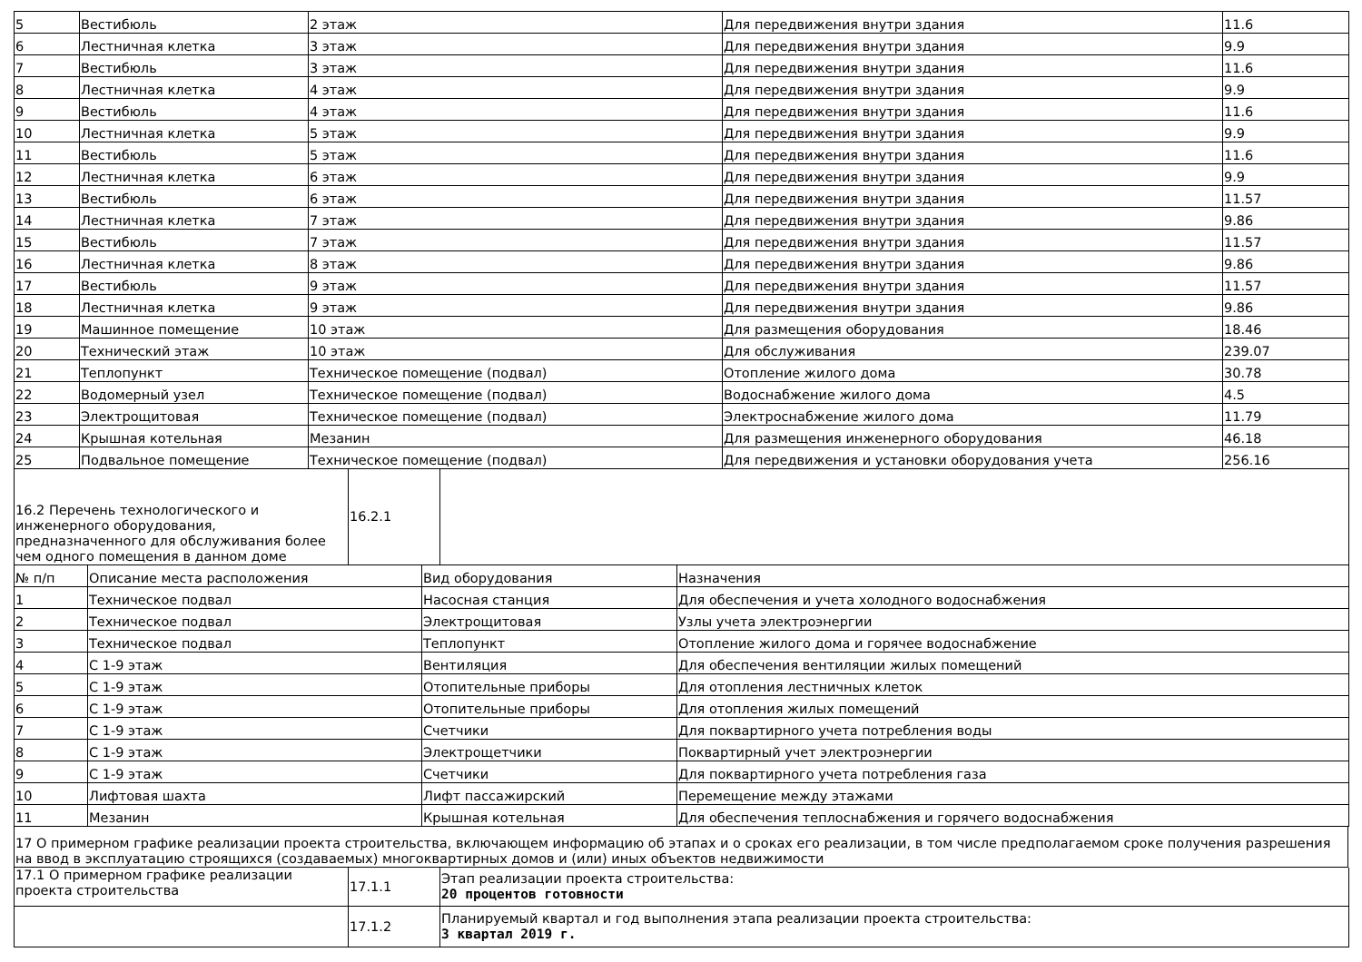| 5 | Вестибюль | 2 этаж | Для передвижения внутри здания | 11.6 |
| 6 | Лестничная клетка | 3 этаж | Для передвижения внутри здания | 9.9 |
| 7 | Вестибюль | 3 этаж | Для передвижения внутри здания | 11.6 |
| 8 | Лестничная клетка | 4 этаж | Для передвижения внутри здания | 9.9 |
| 9 | Вестибюль | 4 этаж | Для передвижения внутри здания | 11.6 |
| 10 | Лестничная клетка | 5 этаж | Для передвижения внутри здания | 9.9 |
| 11 | Вестибюль | 5 этаж | Для передвижения внутри здания | 11.6 |
| 12 | Лестничная клетка | 6 этаж | Для передвижения внутри здания | 9.9 |
| 13 | Вестибюль | 6 этаж | Для передвижения внутри здания | 11.57 |
| 14 | Лестничная клетка | 7 этаж | Для передвижения внутри здания | 9.86 |
| 15 | Вестибюль | 7 этаж | Для передвижения внутри здания | 11.57 |
| 16 | Лестничная клетка | 8 этаж | Для передвижения внутри здания | 9.86 |
| 17 | Вестибюль | 9 этаж | Для передвижения внутри здания | 11.57 |
| 18 | Лестничная клетка | 9 этаж | Для передвижения внутри здания | 9.86 |
| 19 | Машинное помещение | 10 этаж | Для размещения оборудования | 18.46 |
| 20 | Технический этаж | 10 этаж | Для обслуживания | 239.07 |
| 21 | Теплопункт | Техническое помещение (подвал) | Отопление жилого дома | 30.78 |
| 22 | Водомерный узел | Техническое помещение (подвал) | Водоснабжение жилого дома | 4.5 |
| 23 | Электрощитовая | Техническое помещение (подвал) | Электроснабжение жилого дома | 11.79 |
| 24 | Крышная котельная | Мезанин | Для размещения инженерного оборудования | 46.18 |
| 25 | Подвальное помещение | Техническое помещение (подвал) | Для передвижения и установки оборудования учета | 256.16 |
| 16.2 Перечень технологического и инженерного оборудования, предназначенного для обслуживания более чем одного помещения в данном доме | 16.2.1 | |
| № п/п | Описание места расположения | Вид оборудования | Назначения |
| 1 | Техническое подвал | Насосная станция | Для обеспечения и учета холодного водоснабжения |
| 2 | Техническое подвал | Электрощитовая | Узлы учета электроэнергии |
| 3 | Техническое подвал | Теплопункт | Отопление жилого дома и горячее водоснабжение |
| 4 | С 1-9 этаж | Вентиляция | Для обеспечения вентиляции жилых помещений |
| 5 | С 1-9 этаж | Отопительные приборы | Для отопления лестничных клеток |
| 6 | С 1-9 этаж | Отопительные приборы | Для отопления жилых помещений |
| 7 | С 1-9 этаж | Счетчики | Для поквартирного учета потребления воды |
| 8 | С 1-9 этаж | Электрощетчики | Поквартирный учет электроэнергии |
| 9 | С 1-9 этаж | Счетчики | Для поквартирного учета потребления газа |
| 10 | Лифтовая шахта | Лифт пассажирский | Перемещение между этажами |
| 11 | Мезанин | Крышная котельная | Для обеспечения теплоснабжения и горячего водоснабжения |
| 17 О примерном графике реализации проекта строительства, включающем информацию об этапах и о сроках его реализации, в том числе предполагаемом сроке получения разрешения на ввод в эксплуатацию строящихся (создаваемых) многоквартирных домов и (или) иных объектов недвижимости |
| 17.1 О примерном графике реализации проекта строительства | 17.1.1 | Этап реализации проекта строительства: 20 процентов готовности |
| | 17.1.2 | Планируемый квартал и год выполнения этапа реализации проекта строительства: 3 квартал 2019 г. |